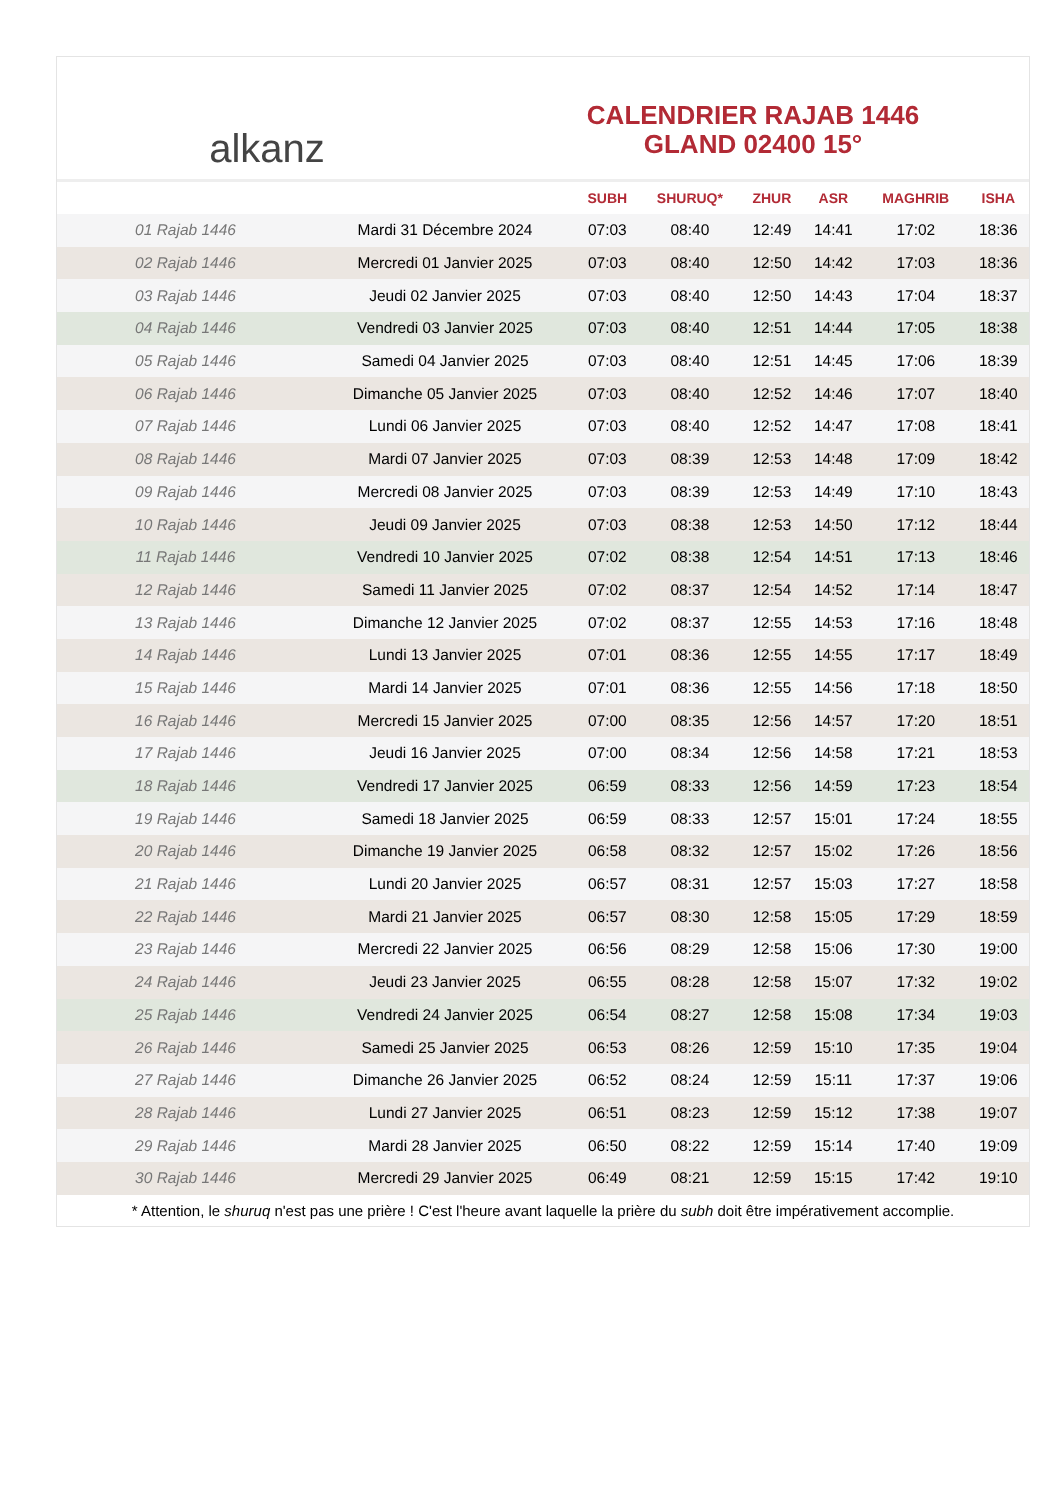alkanz
CALENDRIER RAJAB 1446
GLAND 02400 15°
| | | SUBH | SHURUQ* | ZHUR | ASR | MAGHRIB | ISHA |
| --- | --- | --- | --- | --- | --- | --- | --- |
| 01 Rajab 1446 | Mardi 31 Décembre 2024 | 07:03 | 08:40 | 12:49 | 14:41 | 17:02 | 18:36 |
| 02 Rajab 1446 | Mercredi 01 Janvier 2025 | 07:03 | 08:40 | 12:50 | 14:42 | 17:03 | 18:36 |
| 03 Rajab 1446 | Jeudi 02 Janvier 2025 | 07:03 | 08:40 | 12:50 | 14:43 | 17:04 | 18:37 |
| 04 Rajab 1446 | Vendredi 03 Janvier 2025 | 07:03 | 08:40 | 12:51 | 14:44 | 17:05 | 18:38 |
| 05 Rajab 1446 | Samedi 04 Janvier 2025 | 07:03 | 08:40 | 12:51 | 14:45 | 17:06 | 18:39 |
| 06 Rajab 1446 | Dimanche 05 Janvier 2025 | 07:03 | 08:40 | 12:52 | 14:46 | 17:07 | 18:40 |
| 07 Rajab 1446 | Lundi 06 Janvier 2025 | 07:03 | 08:40 | 12:52 | 14:47 | 17:08 | 18:41 |
| 08 Rajab 1446 | Mardi 07 Janvier 2025 | 07:03 | 08:39 | 12:53 | 14:48 | 17:09 | 18:42 |
| 09 Rajab 1446 | Mercredi 08 Janvier 2025 | 07:03 | 08:39 | 12:53 | 14:49 | 17:10 | 18:43 |
| 10 Rajab 1446 | Jeudi 09 Janvier 2025 | 07:03 | 08:38 | 12:53 | 14:50 | 17:12 | 18:44 |
| 11 Rajab 1446 | Vendredi 10 Janvier 2025 | 07:02 | 08:38 | 12:54 | 14:51 | 17:13 | 18:46 |
| 12 Rajab 1446 | Samedi 11 Janvier 2025 | 07:02 | 08:37 | 12:54 | 14:52 | 17:14 | 18:47 |
| 13 Rajab 1446 | Dimanche 12 Janvier 2025 | 07:02 | 08:37 | 12:55 | 14:53 | 17:16 | 18:48 |
| 14 Rajab 1446 | Lundi 13 Janvier 2025 | 07:01 | 08:36 | 12:55 | 14:55 | 17:17 | 18:49 |
| 15 Rajab 1446 | Mardi 14 Janvier 2025 | 07:01 | 08:36 | 12:55 | 14:56 | 17:18 | 18:50 |
| 16 Rajab 1446 | Mercredi 15 Janvier 2025 | 07:00 | 08:35 | 12:56 | 14:57 | 17:20 | 18:51 |
| 17 Rajab 1446 | Jeudi 16 Janvier 2025 | 07:00 | 08:34 | 12:56 | 14:58 | 17:21 | 18:53 |
| 18 Rajab 1446 | Vendredi 17 Janvier 2025 | 06:59 | 08:33 | 12:56 | 14:59 | 17:23 | 18:54 |
| 19 Rajab 1446 | Samedi 18 Janvier 2025 | 06:59 | 08:33 | 12:57 | 15:01 | 17:24 | 18:55 |
| 20 Rajab 1446 | Dimanche 19 Janvier 2025 | 06:58 | 08:32 | 12:57 | 15:02 | 17:26 | 18:56 |
| 21 Rajab 1446 | Lundi 20 Janvier 2025 | 06:57 | 08:31 | 12:57 | 15:03 | 17:27 | 18:58 |
| 22 Rajab 1446 | Mardi 21 Janvier 2025 | 06:57 | 08:30 | 12:58 | 15:05 | 17:29 | 18:59 |
| 23 Rajab 1446 | Mercredi 22 Janvier 2025 | 06:56 | 08:29 | 12:58 | 15:06 | 17:30 | 19:00 |
| 24 Rajab 1446 | Jeudi 23 Janvier 2025 | 06:55 | 08:28 | 12:58 | 15:07 | 17:32 | 19:02 |
| 25 Rajab 1446 | Vendredi 24 Janvier 2025 | 06:54 | 08:27 | 12:58 | 15:08 | 17:34 | 19:03 |
| 26 Rajab 1446 | Samedi 25 Janvier 2025 | 06:53 | 08:26 | 12:59 | 15:10 | 17:35 | 19:04 |
| 27 Rajab 1446 | Dimanche 26 Janvier 2025 | 06:52 | 08:24 | 12:59 | 15:11 | 17:37 | 19:06 |
| 28 Rajab 1446 | Lundi 27 Janvier 2025 | 06:51 | 08:23 | 12:59 | 15:12 | 17:38 | 19:07 |
| 29 Rajab 1446 | Mardi 28 Janvier 2025 | 06:50 | 08:22 | 12:59 | 15:14 | 17:40 | 19:09 |
| 30 Rajab 1446 | Mercredi 29 Janvier 2025 | 06:49 | 08:21 | 12:59 | 15:15 | 17:42 | 19:10 |
* Attention, le shuruq n'est pas une prière ! C'est l'heure avant laquelle la prière du subh doit être impérativement accomplie.